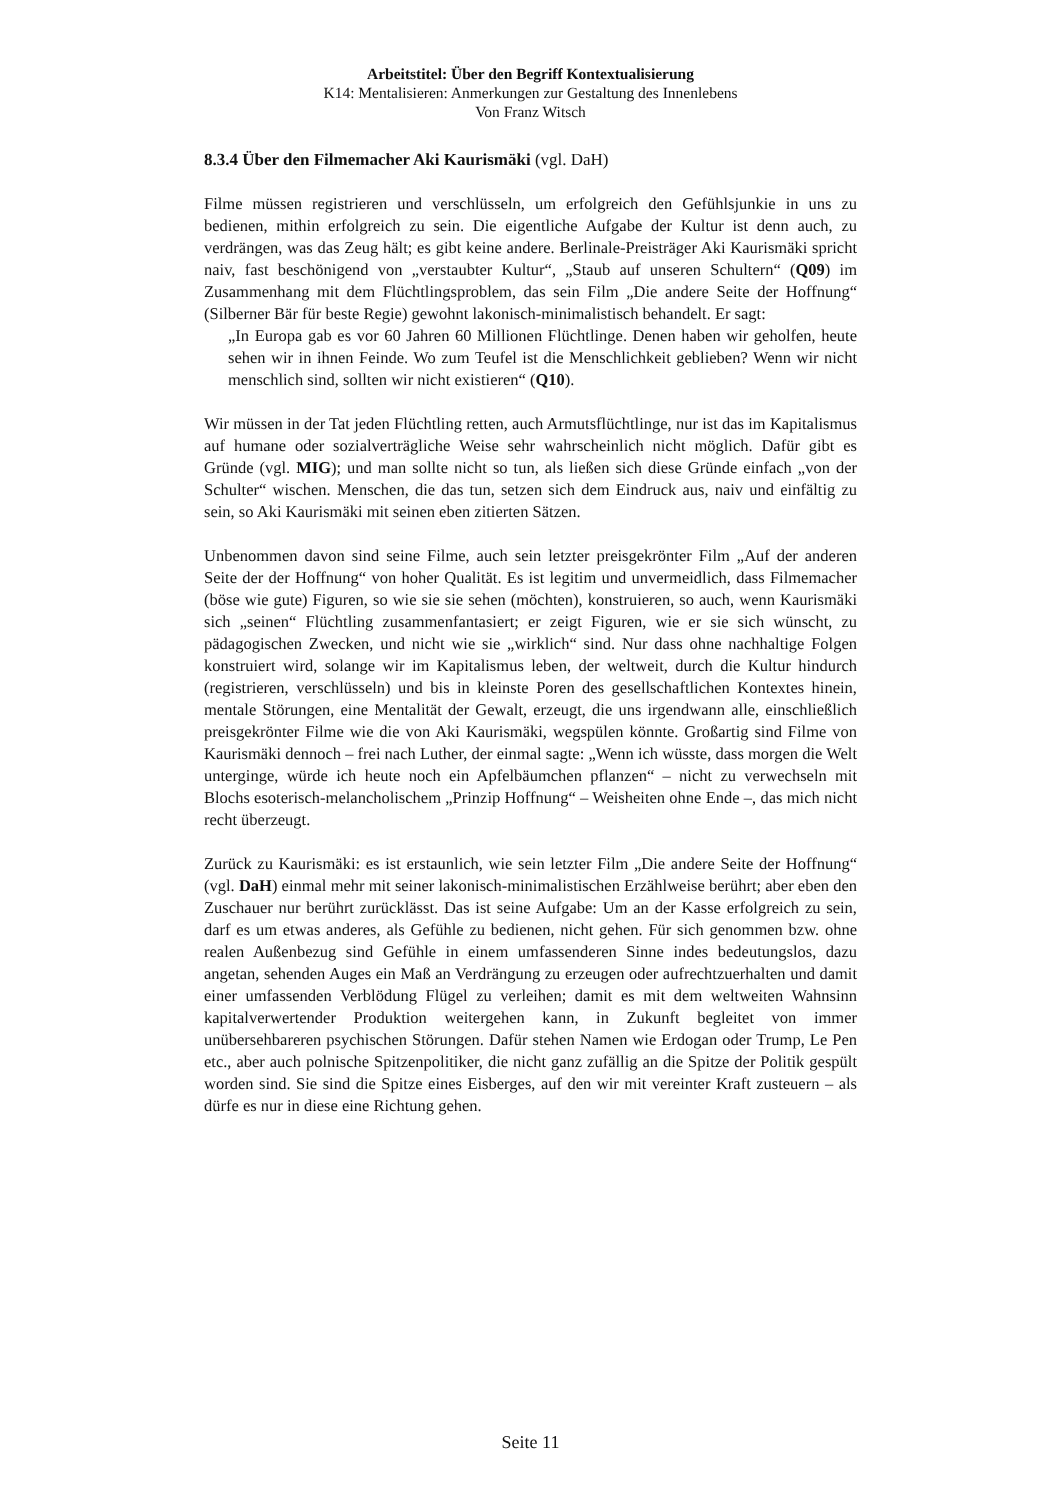Arbeitstitel: Über den Begriff Kontextualisierung
K14: Mentalisieren: Anmerkungen zur Gestaltung des Innenlebens
Von Franz Witsch
8.3.4 Über den Filmemacher Aki Kaurismäki (vgl. DaH)
Filme müssen registrieren und verschlüsseln, um erfolgreich den Gefühlsjunkie in uns zu bedienen, mithin erfolgreich zu sein. Die eigentliche Aufgabe der Kultur ist denn auch, zu verdrängen, was das Zeug hält; es gibt keine andere. Berlinale-Preisträger Aki Kaurismäki spricht naiv, fast beschönigend von „verstaubter Kultur“, „Staub auf unseren Schultern“ (Q09) im Zusammenhang mit dem Flüchtlingsproblem, das sein Film „Die andere Seite der Hoffnung“ (Silberner Bär für beste Regie) gewohnt lakonisch-minimalistisch behandelt. Er sagt:
„In Europa gab es vor 60 Jahren 60 Millionen Flüchtlinge. Denen haben wir geholfen, heute sehen wir in ihnen Feinde. Wo zum Teufel ist die Menschlichkeit geblieben? Wenn wir nicht menschlich sind, sollten wir nicht existieren“ (Q10).
Wir müssen in der Tat jeden Flüchtling retten, auch Armutsflüchtlinge, nur ist das im Kapitalismus auf humane oder sozialverträgliche Weise sehr wahrscheinlich nicht möglich. Dafür gibt es Gründe (vgl. MIG); und man sollte nicht so tun, als ließen sich diese Gründe einfach „von der Schulter“ wischen. Menschen, die das tun, setzen sich dem Eindruck aus, naiv und einfältig zu sein, so Aki Kaurismäki mit seinen eben zitierten Sätzen.
Unbenommen davon sind seine Filme, auch sein letzter preisgekrönter Film „Auf der anderen Seite der der Hoffnung“ von hoher Qualität. Es ist legitim und unvermeidlich, dass Filmemacher (böse wie gute) Figuren, so wie sie sie sehen (möchten), konstruieren, so auch, wenn Kaurismäki sich „seinen“ Flüchtling zusammenfantasiert; er zeigt Figuren, wie er sie sich wünscht, zu pädagogischen Zwecken, und nicht wie sie „wirklich“ sind. Nur dass ohne nachhaltige Folgen konstruiert wird, solange wir im Kapitalismus leben, der weltweit, durch die Kultur hindurch (registrieren, verschlüsseln) und bis in kleinste Poren des gesellschaftlichen Kontextes hinein, mentale Störungen, eine Mentalität der Gewalt, erzeugt, die uns irgendwann alle, einschließlich preisgekrönter Filme wie die von Aki Kaurismäki, wegspülen könnte. Großartig sind Filme von Kaurismäki dennoch – frei nach Luther, der einmal sagte: „Wenn ich wüsste, dass morgen die Welt unterginge, würde ich heute noch ein Apfelbäumchen pflanzen“ – nicht zu verwechseln mit Blochs esoterisch-melancholischem „Prinzip Hoffnung“ – Weisheiten ohne Ende –, das mich nicht recht überzeugt.
Zurück zu Kaurismäki: es ist erstaunlich, wie sein letzter Film „Die andere Seite der Hoffnung“ (vgl. DaH) einmal mehr mit seiner lakonisch-minimalistischen Erzählweise berührt; aber eben den Zuschauer nur berührt zurücklässt. Das ist seine Aufgabe: Um an der Kasse erfolgreich zu sein, darf es um etwas anderes, als Gefühle zu bedienen, nicht gehen. Für sich genommen bzw. ohne realen Außenbezug sind Gefühle in einem umfassenderen Sinne indes bedeutungslos, dazu angetan, sehenden Auges ein Maß an Verdrängung zu erzeugen oder aufrechtzuerhalten und damit einer umfassenden Verblödung Flügel zu verleihen; damit es mit dem weltweiten Wahnsinn kapitalverwertender Produktion weitergehen kann, in Zukunft begleitet von immer unübersehbareren psychischen Störungen. Dafür stehen Namen wie Erdogan oder Trump, Le Pen etc., aber auch polnische Spitzenpolitiker, die nicht ganz zufällig an die Spitze der Politik gespült worden sind. Sie sind die Spitze eines Eisberges, auf den wir mit vereinter Kraft zusteuern – als dürfe es nur in diese eine Richtung gehen.
Seite 11